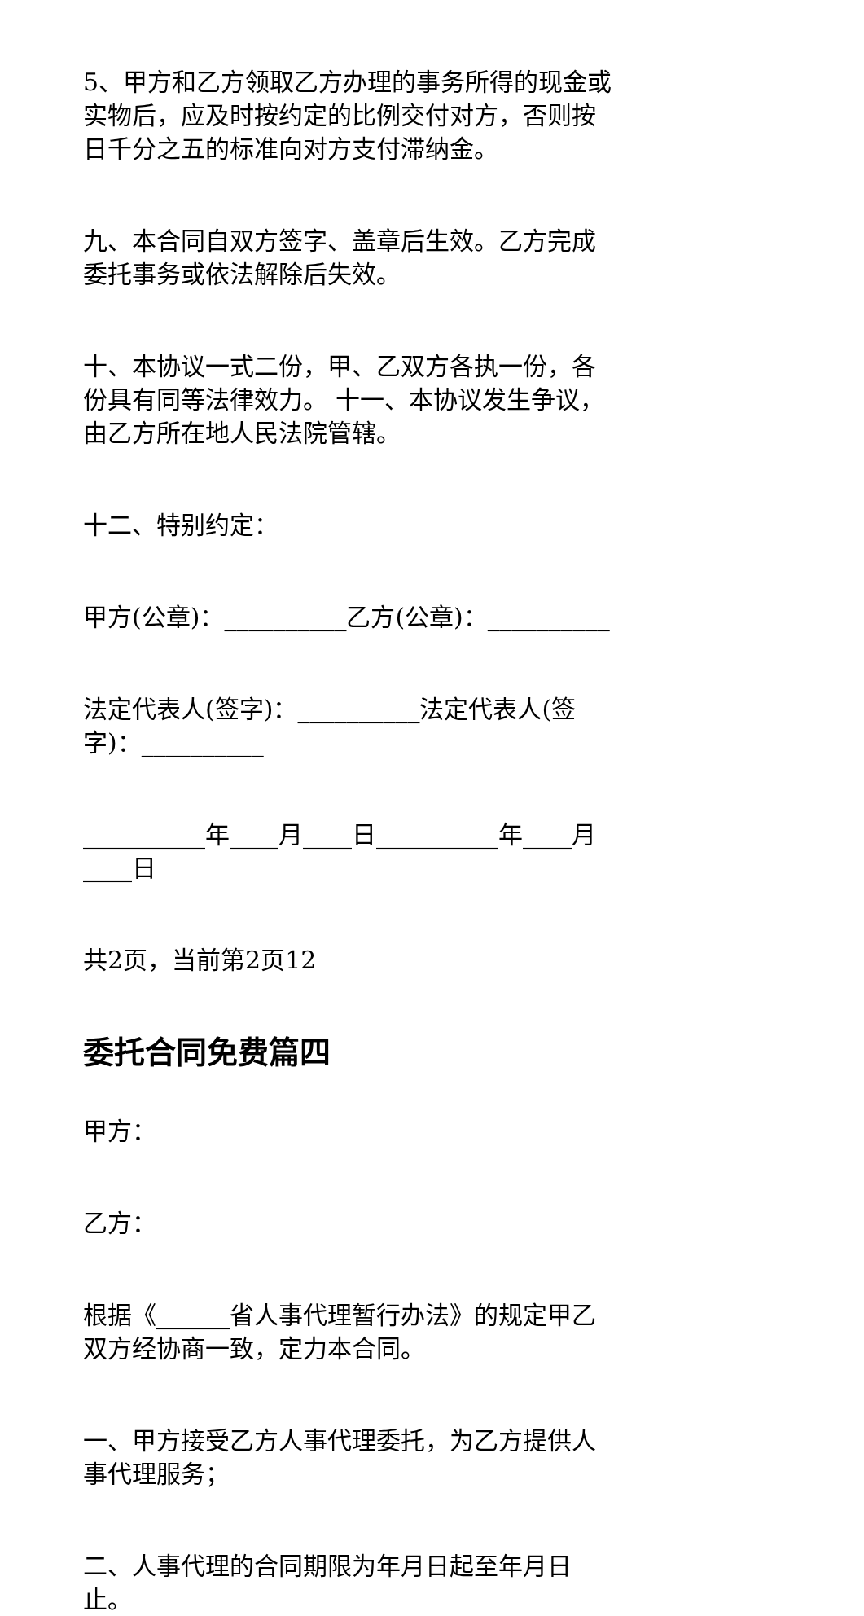5、甲方和乙方领取乙方办理的事务所得的现金或实物后，应及时按约定的比例交付对方，否则按日千分之五的标准向对方支付滞纳金。
九、本合同自双方签字、盖章后生效。乙方完成委托事务或依法解除后失效。
十、本协议一式二份，甲、乙双方各执一份，各份具有同等法律效力。 十一、本协议发生争议，由乙方所在地人民法院管辖。
十二、特别约定：
甲方(公章)：__________乙方(公章)：__________
法定代表人(签字)：__________法定代表人(签
字)：__________
__________年____月____日__________年____月____日
共2页，当前第2页12
委托合同免费篇四
甲方：
乙方：
根据《______省人事代理暂行办法》的规定甲乙双方经协商一致，定力本合同。
一、甲方接受乙方人事代理委托，为乙方提供人事代理服务；
二、人事代理的合同期限为年月日起至年月日止。